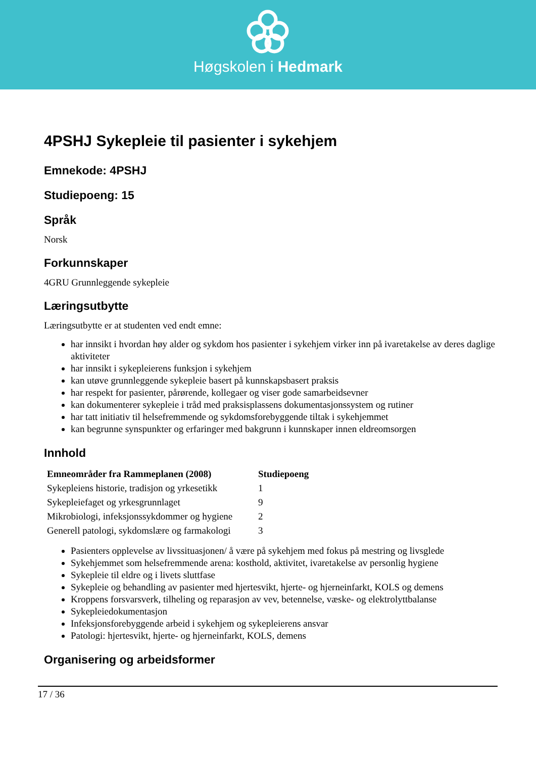Høgskolen i Hedmark
4PSHJ Sykepleie til pasienter i sykehjem
Emnekode: 4PSHJ
Studiepoeng: 15
Språk
Norsk
Forkunnskaper
4GRU Grunnleggende sykepleie
Læringsutbytte
Læringsutbytte er at studenten ved endt emne:
har innsikt i hvordan høy alder og sykdom hos pasienter i sykehjem virker inn på ivaretakelse av deres daglige aktiviteter
har innsikt i sykepleierens funksjon i sykehjem
kan utøve grunnleggende sykepleie basert på kunnskapsbasert praksis
har respekt for pasienter, pårørende, kollegaer og viser gode samarbeidsevner
kan dokumenterer sykepleie i tråd med praksisplassens dokumentasjonssystem og rutiner
har tatt initiativ til helsefremmende og sykdomsforebyggende tiltak i sykehjemmet
kan begrunne synspunkter og erfaringer med bakgrunn i kunnskaper innen eldreomsorgen
Innhold
| Emneområder fra Rammeplanen (2008) | Studiepoeng |
| --- | --- |
| Sykepleiens historie, tradisjon og yrkesetikk | 1 |
| Sykepleiefaget og yrkesgrunnlaget | 9 |
| Mikrobiologi, infeksjonssykdommer og hygiene | 2 |
| Generell patologi, sykdomslære og farmakologi | 3 |
Pasienters opplevelse av livssituasjonen/ å være på sykehjem med fokus på mestring og livsglede
Sykehjemmet som helsefremmende arena: kosthold, aktivitet, ivaretakelse av personlig hygiene
Sykepleie til eldre og i livets sluttfase
Sykepleie og behandling av pasienter med hjertesvikt, hjerte- og hjerneinfarkt, KOLS og demens
Kroppens forsvarsverk, tilheling og reparasjon av vev, betennelse, væske- og elektrolyttbalanse
Sykepleiedokumentasjon
Infeksjonsforebyggende arbeid i sykehjem og sykepleierens ansvar
Patologi: hjertesvikt, hjerte- og hjerneinfarkt, KOLS, demens
Organisering og arbeidsformer
17 / 36